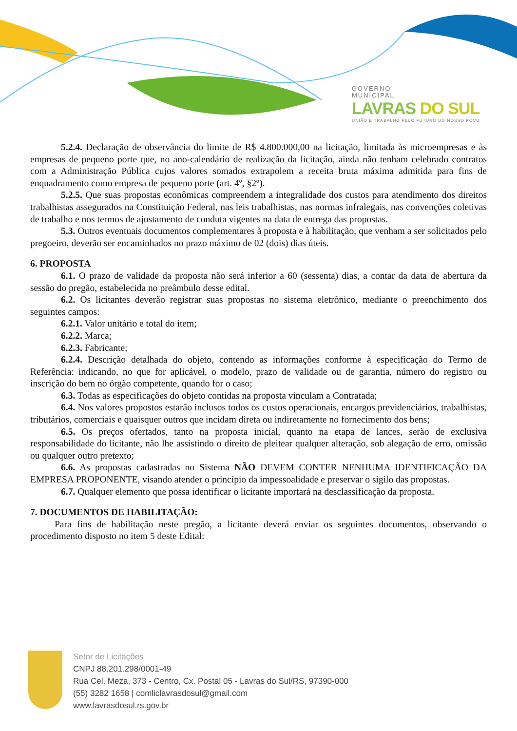GOVERNO
MUNICIPAL
LAVRAS DO SUL
UNIÃO E TRABALHO PELO FUTURO DO NOSSO POVO
5.2.4. Declaração de observância do limite de R$ 4.800.000,00 na licitação, limitada às microempresas e às empresas de pequeno porte que, no ano-calendário de realização da licitação, ainda não tenham celebrado contratos com a Administração Pública cujos valores somados extrapolem a receita bruta máxima admitida para fins de enquadramento como empresa de pequeno porte (art. 4º, §2º).
5.2.5. Que suas propostas econômicas compreendem a integralidade dos custos para atendimento dos direitos trabalhistas assegurados na Constituição Federal, nas leis trabalhistas, nas normas infralegais, nas convenções coletivas de trabalho e nos termos de ajustamento de conduta vigentes na data de entrega das propostas.
5.3. Outros eventuais documentos complementares à proposta e à habilitação, que venham a ser solicitados pelo pregoeiro, deverão ser encaminhados no prazo máximo de 02 (dois) dias úteis.
6. PROPOSTA
6.1. O prazo de validade da proposta não será inferior a 60 (sessenta) dias, a contar da data de abertura da sessão do pregão, estabelecida no preâmbulo desse edital.
6.2. Os licitantes deverão registrar suas propostas no sistema eletrônico, mediante o preenchimento dos seguintes campos:
6.2.1. Valor unitário e total do item;
6.2.2. Marca;
6.2.3. Fabricante;
6.2.4. Descrição detalhada do objeto, contendo as informações conforme à especificação do Termo de Referência: indicando, no que for aplicável, o modelo, prazo de validade ou de garantia, número do registro ou inscrição do bem no órgão competente, quando for o caso;
6.3. Todas as especificações do objeto contidas na proposta vinculam a Contratada;
6.4. Nos valores propostos estarão inclusos todos os custos operacionais, encargos previdenciários, trabalhistas, tributários, comerciais e quaisquer outros que incidam direta ou indiretamente no fornecimento dos bens;
6.5. Os preços ofertados, tanto na proposta inicial, quanto na etapa de lances, serão de exclusiva responsabilidade do licitante, não lhe assistindo o direito de pleitear qualquer alteração, sob alegação de erro, omissão ou qualquer outro pretexto;
6.6. As propostas cadastradas no Sistema NÃO DEVEM CONTER NENHUMA IDENTIFICAÇÃO DA EMPRESA PROPONENTE, visando atender o princípio da impessoalidade e preservar o sigilo das propostas.
6.7. Qualquer elemento que possa identificar o licitante importará na desclassificação da proposta.
7. DOCUMENTOS DE HABILITAÇÃO:
Para fins de habilitação neste pregão, a licitante deverá enviar os seguintes documentos, observando o procedimento disposto no item 5 deste Edital:
Setor de Licitações
CNPJ 88.201.298/0001-49
Rua Cel. Meza, 373 - Centro, Cx. Postal 05 - Lavras do Sul/RS, 97390-000
(55) 3282 1658 | comliclavrasdosul@gmail.com
www.lavrasdosul.rs.gov.br